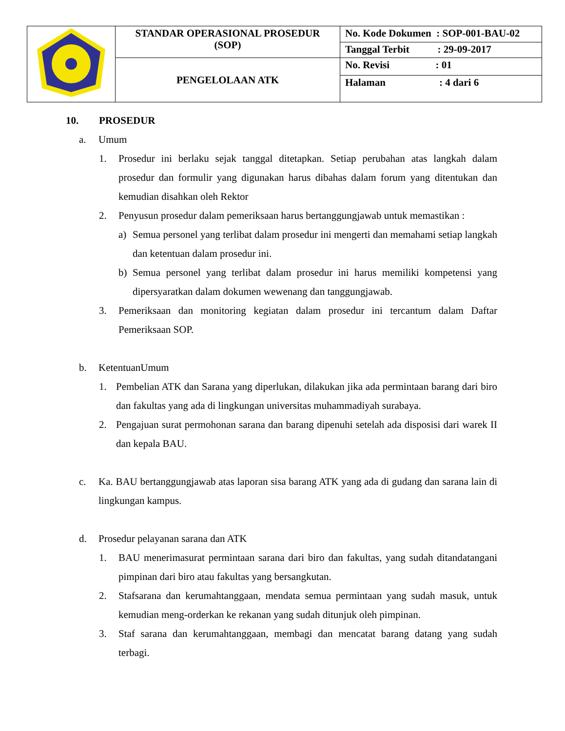| | STANDAR OPERASIONAL PROSEDUR (SOP) | No. Kode Dokumen : SOP-001-BAU-02 |
| | | Tanggal Terbit : 29-09-2017 |
| | PENGELOLAAN ATK | No. Revisi : 01 |
| | | Halaman : 4 dari 6 |
10. PROSEDUR
a. Umum
1. Prosedur ini berlaku sejak tanggal ditetapkan. Setiap perubahan atas langkah dalam prosedur dan formulir yang digunakan harus dibahas dalam forum yang ditentukan dan kemudian disahkan oleh Rektor
2. Penyusun prosedur dalam pemeriksaan harus bertanggungjawab untuk memastikan :
a) Semua personel yang terlibat dalam prosedur ini mengerti dan memahami setiap langkah dan ketentuan dalam prosedur ini.
b) Semua personel yang terlibat dalam prosedur ini harus memiliki kompetensi yang dipersyaratkan dalam dokumen wewenang dan tanggungjawab.
3. Pemeriksaan dan monitoring kegiatan dalam prosedur ini tercantum dalam Daftar Pemeriksaan SOP.
b. KetentuanUmum
1. Pembelian ATK dan Sarana yang diperlukan, dilakukan jika ada permintaan barang dari biro dan fakultas yang ada di lingkungan universitas muhammadiyah surabaya.
2. Pengajuan surat permohonan sarana dan barang dipenuhi setelah ada disposisi dari warek II dan kepala BAU.
c. Ka. BAU bertanggungjawab atas laporan sisa barang ATK yang ada di gudang dan sarana lain di lingkungan kampus.
d. Prosedur pelayanan sarana dan ATK
1. BAU menerimasurat permintaan sarana dari biro dan fakultas, yang sudah ditandatangani pimpinan dari biro atau fakultas yang bersangkutan.
2. Stafsarana dan kerumahtanggaan, mendata semua permintaan yang sudah masuk, untuk kemudian meng-orderkan ke rekanan yang sudah ditunjuk oleh pimpinan.
3. Staf sarana dan kerumahtanggaan, membagi dan mencatat barang datang yang sudah terbagi.